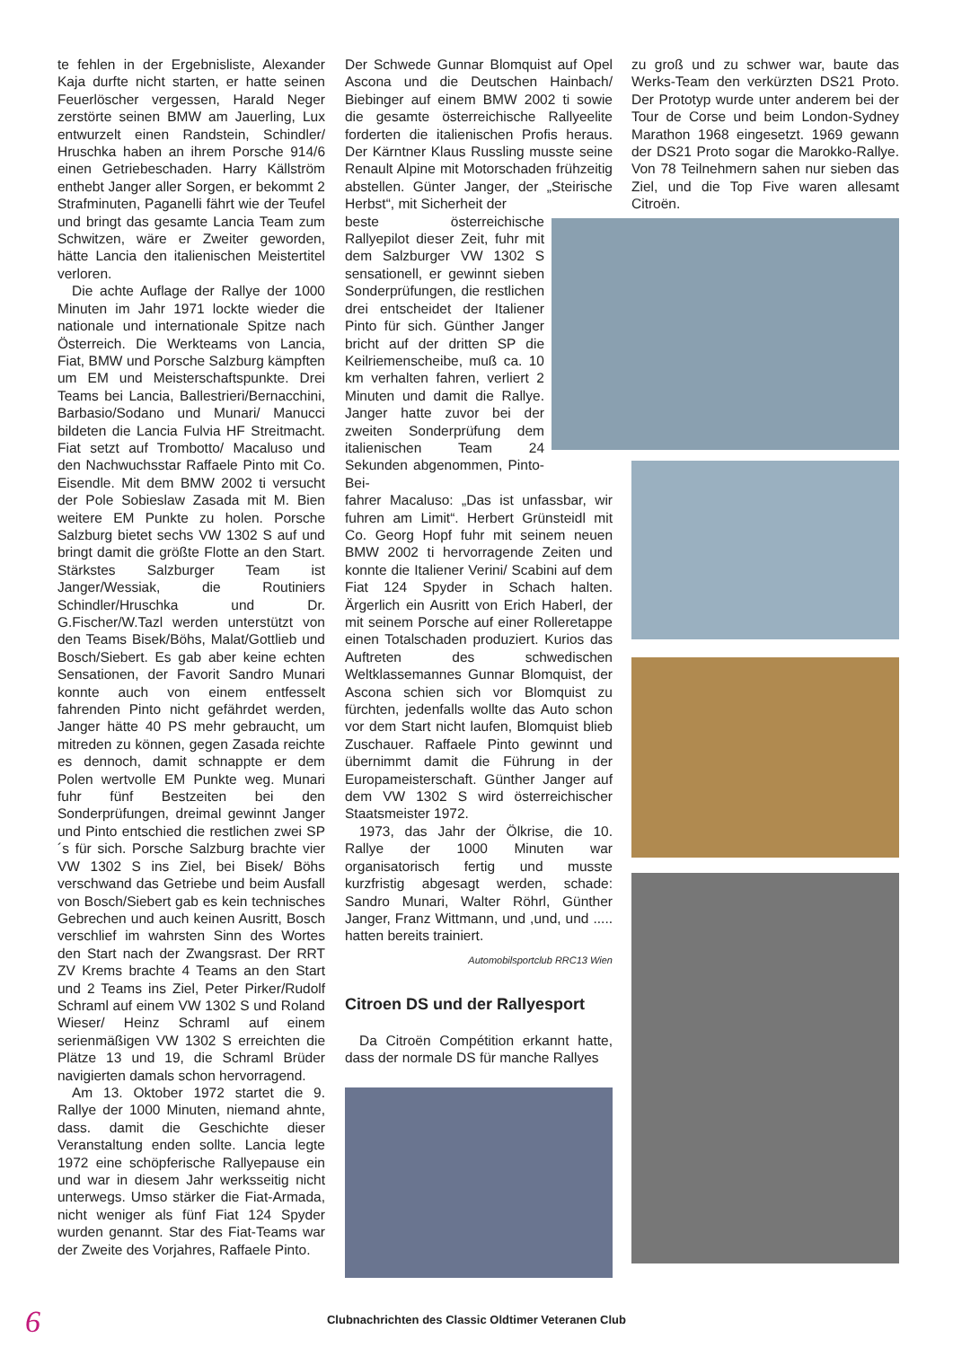te fehlen in der Ergebnisliste, Alexander Kaja durfte nicht starten, er hatte seinen Feuerlöscher vergessen, Harald Neger zerstörte seinen BMW am Jauerling, Lux entwurzelt einen Randstein, Schindler/ Hruschka haben an ihrem Porsche 914/6 einen Getriebeschaden. Harry Källström enthebt Janger aller Sorgen, er bekommt 2 Strafminuten, Paganelli fährt wie der Teufel und bringt das gesamte Lancia Team zum Schwitzen, wäre er Zweiter geworden, hätte Lancia den italienischen Meistertitel verloren.
Die achte Auflage der Rallye der 1000 Minuten im Jahr 1971 lockte wieder die nationale und internationale Spitze nach Österreich. Die Werkteams von Lancia, Fiat, BMW und Porsche Salzburg kämpften um EM und Meisterschaftspunkte. Drei Teams bei Lancia, Ballestrieri/Bernacchini, Barbasio/Sodano und Munari/ Manucci bildeten die Lancia Fulvia HF Streitmacht. Fiat setzt auf Trombotto/ Macaluso und den Nachwuchsstar Raffaele Pinto mit Co. Eisendle. Mit dem BMW 2002 ti versucht der Pole Sobieslaw Zasada mit M. Bien weitere EM Punkte zu holen. Porsche Salzburg bietet sechs VW 1302 S auf und bringt damit die größte Flotte an den Start. Stärkstes Salzburger Team ist Janger/Wessiak, die Routiniers Schindler/Hruschka und Dr. G.Fischer/W.Tazl werden unterstützt von den Teams Bisek/Böhs, Malat/Gottlieb und Bosch/Siebert. Es gab aber keine echten Sensationen, der Favorit Sandro Munari konnte auch von einem entfesselt fahrenden Pinto nicht gefährdet werden, Janger hätte 40 PS mehr gebraucht, um mitreden zu können, gegen Zasada reichte es dennoch, damit schnappte er dem Polen wertvolle EM Punkte weg. Munari fuhr fünf Bestzeiten bei den Sonderprüfungen, dreimal gewinnt Janger und Pinto entschied die restlichen zwei SP´s für sich. Porsche Salzburg brachte vier VW 1302 S ins Ziel, bei Bisek/ Böhs verschwand das Getriebe und beim Ausfall von Bosch/Siebert gab es kein technisches Gebrechen und auch keinen Ausritt, Bosch verschlief im wahrsten Sinn des Wortes den Start nach der Zwangsrast. Der RRT ZV Krems brachte 4 Teams an den Start und 2 Teams ins Ziel, Peter Pirker/Rudolf Schraml auf einem VW 1302 S und Roland Wieser/ Heinz Schraml auf einem serienmäßigen VW 1302 S erreichten die Plätze 13 und 19, die Schraml Brüder navigierten damals schon hervorragend.
Am 13. Oktober 1972 startet die 9. Rallye der 1000 Minuten, niemand ahnte, dass. damit die Geschichte dieser Veranstaltung enden sollte. Lancia legte 1972 eine schöpferische Rallyepause ein und war in diesem Jahr werksseitig nicht unterwegs. Umso stärker die Fiat-Armada, nicht weniger als fünf Fiat 124 Spyder wurden genannt. Star des Fiat-Teams war der Zweite des Vorjahres, Raffaele Pinto.
Der Schwede Gunnar Blomquist auf Opel Ascona und die Deutschen Hainbach/ Biebinger auf einem BMW 2002 ti sowie die gesamte österreichische Rallyeelite forderten die italienischen Profis heraus. Der Kärntner Klaus Russling musste seine Renault Alpine mit Motorschaden frühzeitig abstellen. Günter Janger, der „Steirische Herbst“, mit Sicherheit der
beste österreichische Rallyepilot dieser Zeit, fuhr mit dem Salzburger VW 1302 S sensationell, er gewinnt sieben Sonderprüfungen, die restlichen drei entscheidet der Italiener Pinto für sich. Günther Janger bricht auf der dritten SP die Keilriemenscheibe, muß ca. 10 km verhalten fahren, verliert 2 Minuten und damit die Rallye. Janger hatte zuvor bei der zweiten Sonderprüfung dem italienischen Team 24 Sekunden abgenommen, Pinto-Bei-
fahrer Macaluso: „Das ist unfassbar, wir fuhren am Limit“. Herbert Grünsteidl mit Co. Georg Hopf fuhr mit seinem neuen BMW 2002 ti hervorragende Zeiten und konnte die Italiener Verini/ Scabini auf dem Fiat 124 Spyder in Schach halten. Ärgerlich ein Ausritt von Erich Haberl, der mit seinem Porsche auf einer Rolleretappe einen Totalschaden produziert. Kurios das Auftreten des schwedischen Weltklassemannes Gunnar Blomquist, der Ascona schien sich vor Blomquist zu fürchten, jedenfalls wollte das Auto schon vor dem Start nicht laufen, Blomquist blieb Zuschauer. Raffaele Pinto gewinnt und übernimmt damit die Führung in der Europameisterschaft. Günther Janger auf dem VW 1302 S wird österreichischer Staatsmeister 1972.
1973, das Jahr der Ölkrise, die 10. Rallye der 1000 Minuten war organisatorisch fertig und musste kurzfristig abgesagt werden, schade: Sandro Munari, Walter Röhrl, Günther Janger, Franz Wittmann, und ,und, und ..... hatten bereits trainiert.
Automobilsportclub RRC13 Wien
Citroen DS und der Rallyesport
Da Citroën Compétition erkannt hatte, dass der normale DS für manche Rallyes
zu groß und zu schwer war, baute das Werks-Team den verkürzten DS21 Proto. Der Prototyp wurde unter anderem bei der Tour de Corse und beim London-Sydney Marathon 1968 eingesetzt. 1969 gewann der DS21 Proto sogar die Marokko-Rallye. Von 78 Teilnehmern sahen nur sieben das Ziel, und die Top Five waren allesamt Citroën.
6
Clubnachrichten des Classic Oldtimer Veteranen Club